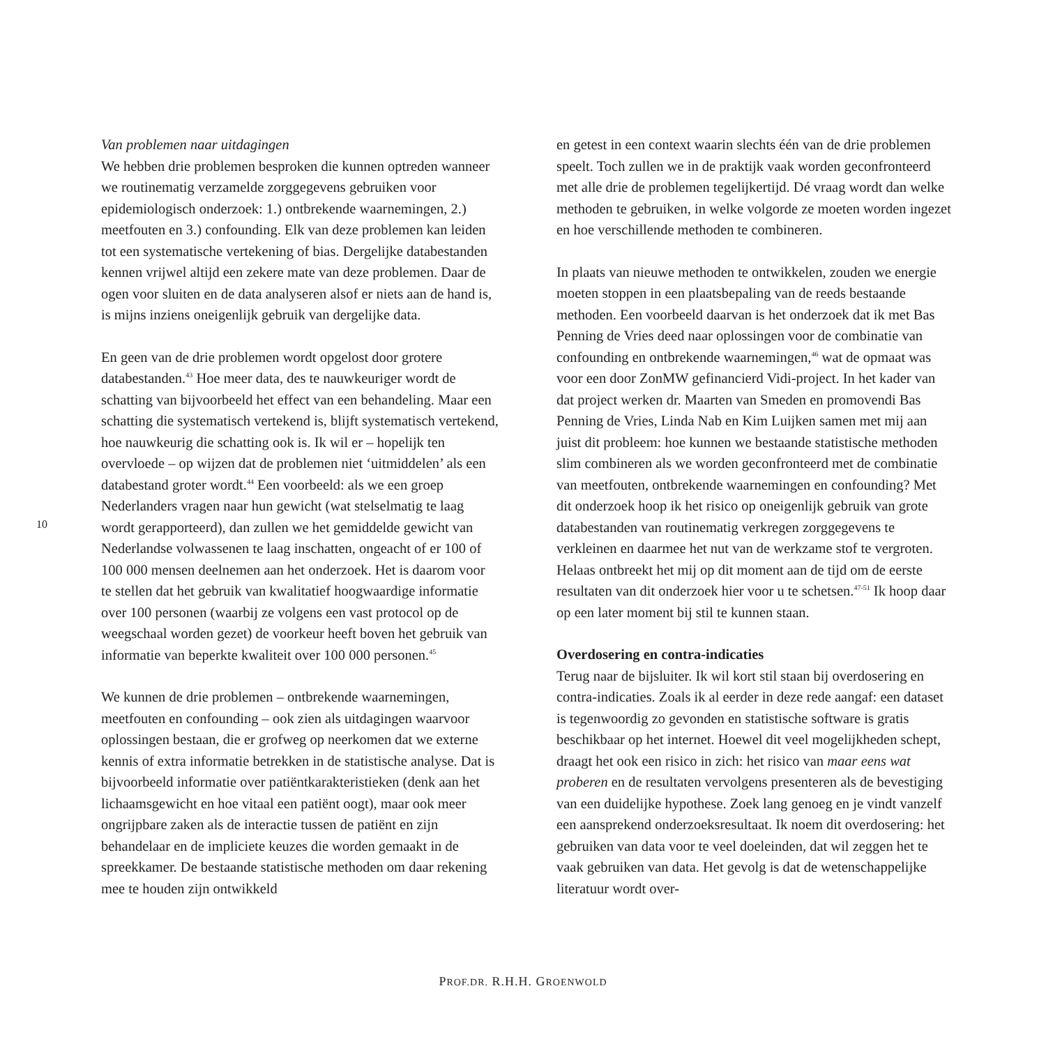10
Van problemen naar uitdagingen
We hebben drie problemen besproken die kunnen optreden wanneer we routinematig verzamelde zorggegevens gebruiken voor epidemiologisch onderzoek: 1.) ontbrekende waarnemingen, 2.) meetfouten en 3.) confounding. Elk van deze problemen kan leiden tot een systematische vertekening of bias. Dergelijke databestanden kennen vrijwel altijd een zekere mate van deze problemen. Daar de ogen voor sluiten en de data analyseren alsof er niets aan de hand is, is mijns inziens oneigenlijk gebruik van dergelijke data.
En geen van de drie problemen wordt opgelost door grotere databestanden.<sup>43</sup> Hoe meer data, des te nauwkeuriger wordt de schatting van bijvoorbeeld het effect van een behandeling. Maar een schatting die systematisch vertekend is, blijft systematisch vertekend, hoe nauwkeurig die schatting ook is. Ik wil er – hopelijk ten overvloede – op wijzen dat de problemen niet ‘uitmiddelen’ als een databestand groter wordt.<sup>44</sup> Een voorbeeld: als we een groep Nederlanders vragen naar hun gewicht (wat stelselmatig te laag wordt gerapporteerd), dan zullen we het gemiddelde gewicht van Nederlandse volwassenen te laag inschatten, ongeacht of er 100 of 100 000 mensen deelnemen aan het onderzoek. Het is daarom voor te stellen dat het gebruik van kwalitatief hoogwaardige informatie over 100 personen (waarbij ze volgens een vast protocol op de weegschaal worden gezet) de voorkeur heeft boven het gebruik van informatie van beperkte kwaliteit over 100 000 personen.<sup>45</sup>
We kunnen de drie problemen – ontbrekende waarnemingen, meetfouten en confounding – ook zien als uitdagingen waarvoor oplossingen bestaan, die er grofweg op neerkomen dat we externe kennis of extra informatie betrekken in de statistische analyse. Dat is bijvoorbeeld informatie over patiëntkarakteristieken (denk aan het lichaamsgewicht en hoe vitaal een patiënt oogt), maar ook meer ongrijpbare zaken als de interactie tussen de patiënt en zijn behandelaar en de impliciete keuzes die worden gemaakt in de spreekkamer. De bestaande statistische methoden om daar rekening mee te houden zijn ontwikkeld
en getest in een context waarin slechts één van de drie problemen speelt. Toch zullen we in de praktijk vaak worden geconfronteerd met alle drie de problemen tegelijkertijd. Dé vraag wordt dan welke methoden te gebruiken, in welke volgorde ze moeten worden ingezet en hoe verschillende methoden te combineren.
In plaats van nieuwe methoden te ontwikkelen, zouden we energie moeten stoppen in een plaatsbepaling van de reeds bestaande methoden. Een voorbeeld daarvan is het onderzoek dat ik met Bas Penning de Vries deed naar oplossingen voor de combinatie van confounding en ontbrekende waarnemingen,<sup>46</sup> wat de opmaat was voor een door ZonMW gefinancierd Vidi-project. In het kader van dat project werken dr. Maarten van Smeden en promovendi Bas Penning de Vries, Linda Nab en Kim Luijken samen met mij aan juist dit probleem: hoe kunnen we bestaande statistische methoden slim combineren als we worden geconfronteerd met de combinatie van meetfouten, ontbrekende waarnemingen en confounding? Met dit onderzoek hoop ik het risico op oneigenlijk gebruik van grote databestanden van routinematig verkregen zorggegevens te verkleinen en daarmee het nut van de werkzame stof te vergroten. Helaas ontbreekt het mij op dit moment aan de tijd om de eerste resultaten van dit onderzoek hier voor u te schetsen.<sup>47-51</sup> Ik hoop daar op een later moment bij stil te kunnen staan.
Overdosering en contra-indicaties
Terug naar de bijsluiter. Ik wil kort stil staan bij overdosering en contra-indicaties. Zoals ik al eerder in deze rede aangaf: een dataset is tegenwoordig zo gevonden en statistische software is gratis beschikbaar op het internet. Hoewel dit veel mogelijkheden schept, draagt het ook een risico in zich: het risico van maar eens wat proberen en de resultaten vervolgens presenteren als de bevestiging van een duidelijke hypothese. Zoek lang genoeg en je vindt vanzelf een aansprekend onderzoeksresultaat. Ik noem dit overdosering: het gebruiken van data voor te veel doeleinden, dat wil zeggen het te vaak gebruiken van data. Het gevolg is dat de wetenschappelijke literatuur wordt over-
PROF.DR. R.H.H. GROENWOLD